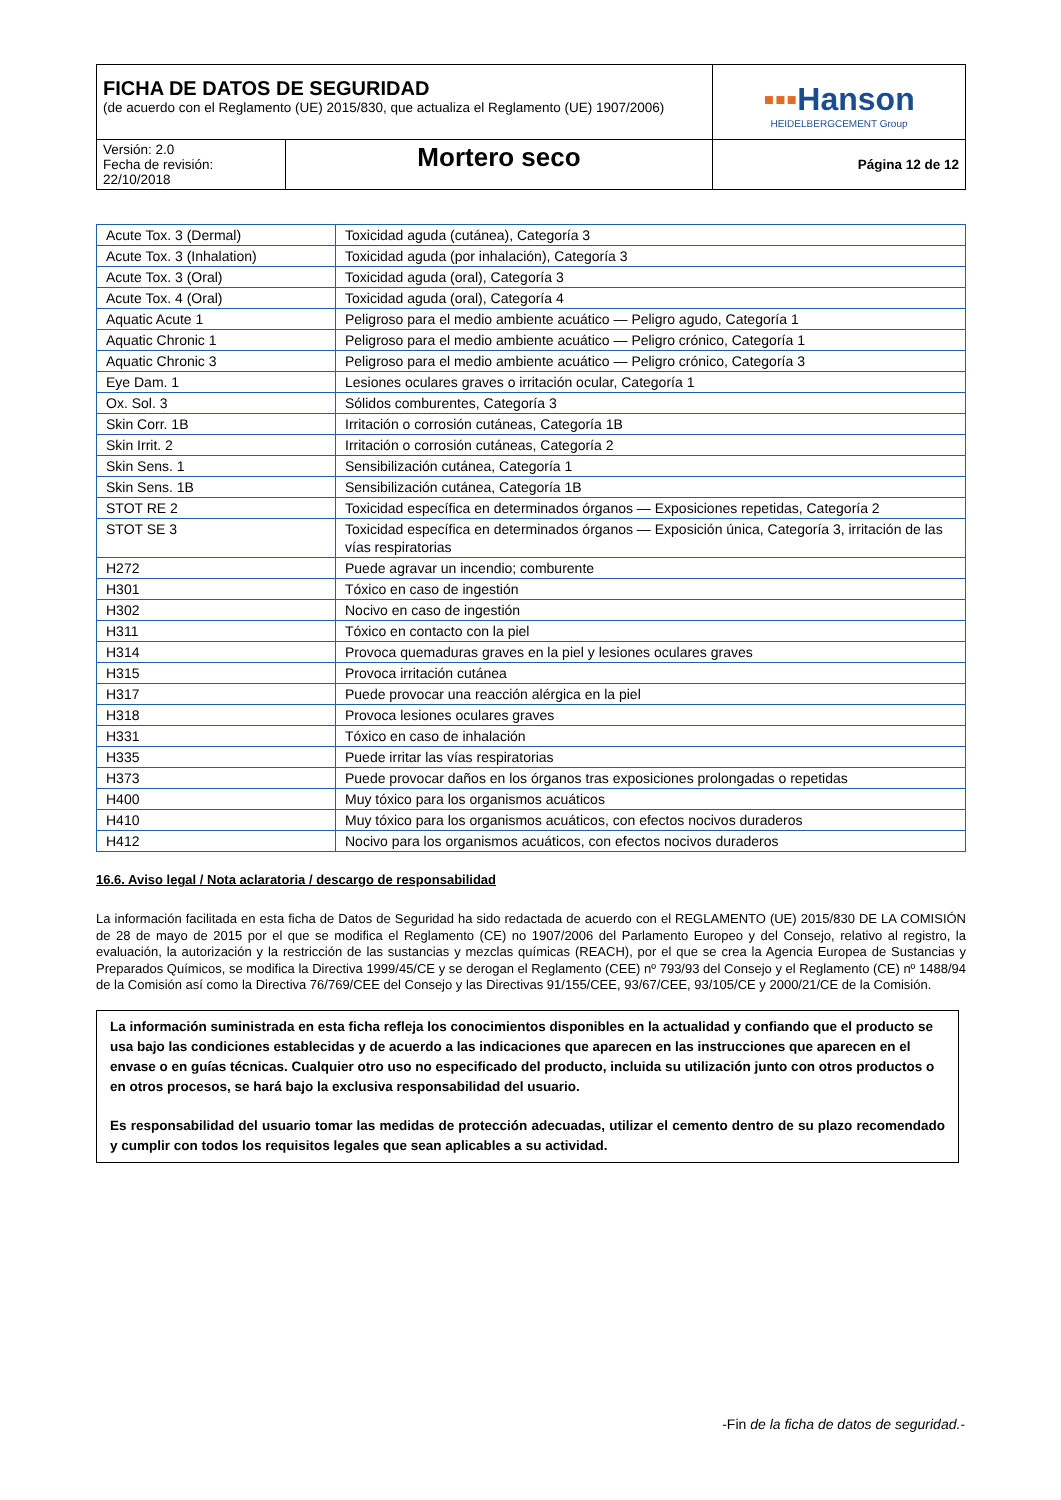| FICHA DE DATOS DE SEGURIDAD (de acuerdo con el Reglamento (UE) 2015/830, que actualiza el Reglamento (UE) 1907/2006) | | ▪▪▪ Hanson HEIDELBERGCEMENT Group |
| Versión: 2.0 Fecha de revisión: 22/10/2018 | Mortero seco | Página 12 de 12 |
| Acute Tox. 3 (Dermal) | Toxicidad aguda (cutánea), Categoría 3 |
| Acute Tox. 3 (Inhalation) | Toxicidad aguda (por inhalación), Categoría 3 |
| Acute Tox. 3 (Oral) | Toxicidad aguda (oral), Categoría 3 |
| Acute Tox. 4 (Oral) | Toxicidad aguda (oral), Categoría 4 |
| Aquatic Acute 1 | Peligroso para el medio ambiente acuático — Peligro agudo, Categoría 1 |
| Aquatic Chronic 1 | Peligroso para el medio ambiente acuático — Peligro crónico, Categoría 1 |
| Aquatic Chronic 3 | Peligroso para el medio ambiente acuático — Peligro crónico, Categoría 3 |
| Eye Dam. 1 | Lesiones oculares graves o irritación ocular, Categoría 1 |
| Ox. Sol. 3 | Sólidos comburentes, Categoría 3 |
| Skin Corr. 1B | Irritación o corrosión cutáneas, Categoría 1B |
| Skin Irrit. 2 | Irritación o corrosión cutáneas, Categoría 2 |
| Skin Sens. 1 | Sensibilización cutánea, Categoría 1 |
| Skin Sens. 1B | Sensibilización cutánea, Categoría 1B |
| STOT RE 2 | Toxicidad específica en determinados órganos — Exposiciones repetidas, Categoría 2 |
| STOT SE 3 | Toxicidad específica en determinados órganos — Exposición única, Categoría 3, irritación de las vías respiratorias |
| H272 | Puede agravar un incendio; comburente |
| H301 | Tóxico en caso de ingestión |
| H302 | Nocivo en caso de ingestión |
| H311 | Tóxico en contacto con la piel |
| H314 | Provoca quemaduras graves en la piel y lesiones oculares graves |
| H315 | Provoca irritación cutánea |
| H317 | Puede provocar una reacción alérgica en la piel |
| H318 | Provoca lesiones oculares graves |
| H331 | Tóxico en caso de inhalación |
| H335 | Puede irritar las vías respiratorias |
| H373 | Puede provocar daños en los órganos tras exposiciones prolongadas o repetidas |
| H400 | Muy tóxico para los organismos acuáticos |
| H410 | Muy tóxico para los organismos acuáticos, con efectos nocivos duraderos |
| H412 | Nocivo para los organismos acuáticos, con efectos nocivos duraderos |
16.6. Aviso legal / Nota aclaratoria / descargo de responsabilidad
La información facilitada en esta ficha de Datos de Seguridad ha sido redactada de acuerdo con el REGLAMENTO (UE) 2015/830 DE LA COMISIÓN de 28 de mayo de 2015 por el que se modifica el Reglamento (CE) no 1907/2006 del Parlamento Europeo y del Consejo, relativo al registro, la evaluación, la autorización y la restricción de las sustancias y mezclas químicas (REACH), por el que se crea la Agencia Europea de Sustancias y Preparados Químicos, se modifica la Directiva 1999/45/CE y se derogan el Reglamento (CEE) nº 793/93 del Consejo y el Reglamento (CE) nº 1488/94 de la Comisión así como la Directiva 76/769/CEE del Consejo y las Directivas 91/155/CEE, 93/67/CEE, 93/105/CE y 2000/21/CE de la Comisión.
La información suministrada en esta ficha refleja los conocimientos disponibles en la actualidad y confiando que el producto se usa bajo las condiciones establecidas y de acuerdo a las indicaciones que aparecen en las instrucciones que aparecen en el envase o en guías técnicas. Cualquier otro uso no especificado del producto, incluida su utilización junto con otros productos o en otros procesos, se hará bajo la exclusiva responsabilidad del usuario.
Es responsabilidad del usuario tomar las medidas de protección adecuadas, utilizar el cemento dentro de su plazo recomendado y cumplir con todos los requisitos legales que sean aplicables a su actividad.
-Fin de la ficha de datos de seguridad.-